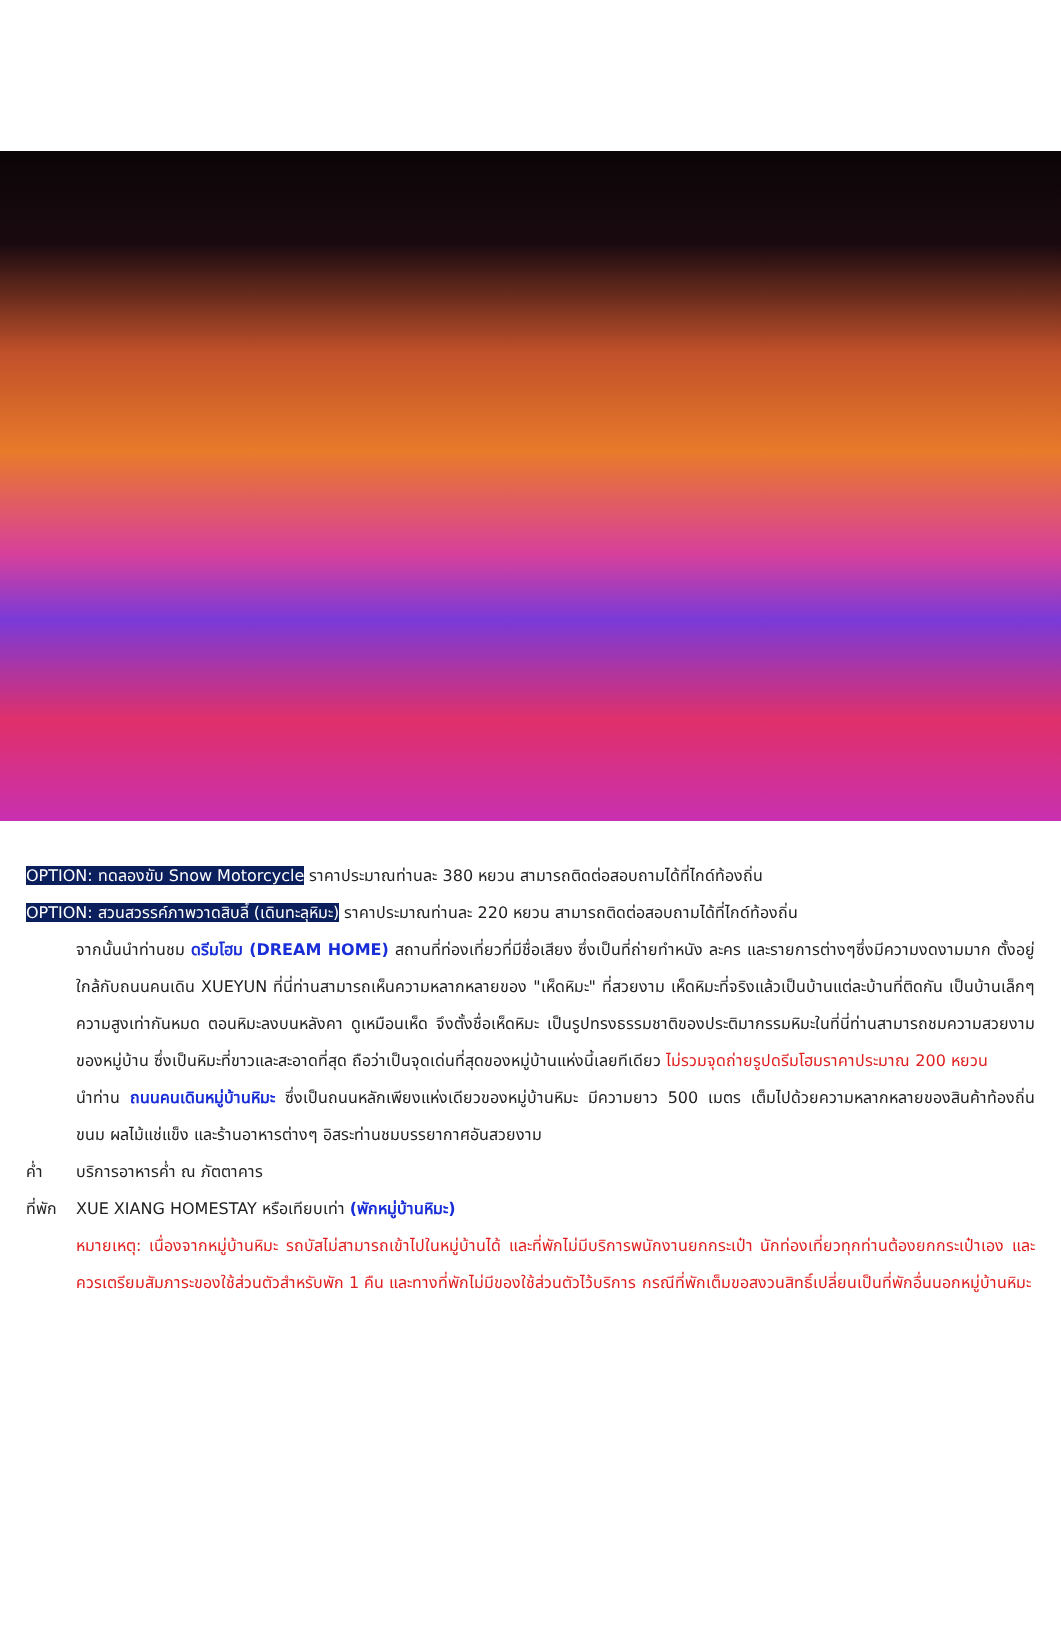OPTION: ทดลองขับ Snow Motorcycle ราคาประมาณท่านละ 380 หยวน สามารถติดต่อสอบถามได้ที่ไกด์ท้องถิ่น
OPTION: สวนสวรรค์ภาพวาดสิบลี้ (เดินทะลุหิมะ) ราคาประมาณท่านละ 220 หยวน สามารถติดต่อสอบถามได้ที่ไกด์ท้องถิ่น
จากนั้นนำท่านชม ดรีมโฮม (DREAM HOME) สถานที่ท่องเที่ยวที่มีชื่อเสียง ซึ่งเป็นที่ถ่ายทำหนัง ละคร และรายการต่างๆซึ่งมีความงดงามมาก ตั้งอยู่ใกล้กับถนนคนเดิน XUEYUN ที่นี่ท่านสามารถเห็นความหลากหลายของ "เห็ดหิมะ" ที่สวยงาม เห็ดหิมะที่จริงแล้วเป็นบ้านแต่ละบ้านที่ติดกัน เป็นบ้านเล็กๆ ความสูงเท่ากันหมด ตอนหิมะลงบนหลังคา ดูเหมือนเห็ด จึงตั้งชื่อเห็ดหิมะ เป็นรูปทรงธรรมชาติของประติมากรรมหิมะในที่นี่ท่านสามารถชมความสวยงามของหมู่บ้าน ซึ่งเป็นหิมะที่ขาวและสะอาดที่สุด ถือว่าเป็นจุดเด่นที่สุดของหมู่บ้านแห่งนี้เลยทีเดียว ไม่รวมจุดถ่ายรูปดรีมโฮมราคาประมาณ 200 หยวน
นำท่าน ถนนคนเดินหมู่บ้านหิมะ ซึ่งเป็นถนนหลักเพียงแห่งเดียวของหมู่บ้านหิมะ มีความยาว 500 เมตร เต็มไปด้วยความหลากหลายของสินค้าท้องถิ่น ขนม ผลไม้แช่แข็ง และร้านอาหารต่างๆ อิสระท่านชมบรรยากาศอันสวยงาม
ค่ำ บริการอาหารค่ำ ณ ภัตตาคาร
ที่พัก XUE XIANG HOMESTAY หรือเทียบเท่า (พักหมู่บ้านหิมะ)
หมายเหตุ: เนื่องจากหมู่บ้านหิมะ รถบัสไม่สามารถเข้าไปในหมู่บ้านได้ และที่พักไม่มีบริการพนักงานยกกระเป๋า นักท่องเที่ยวทุกท่านต้องยกกระเป๋าเอง และควรเตรียมสัมภาระของใช้ส่วนตัวสำหรับพัก 1 คืน และทางที่พักไม่มีของใช้ส่วนตัวไว้บริการ กรณีที่พักเต็มขอสงวนสิทธิ์เปลี่ยนเป็นที่พักอื่นนอกหมู่บ้านหิมะ